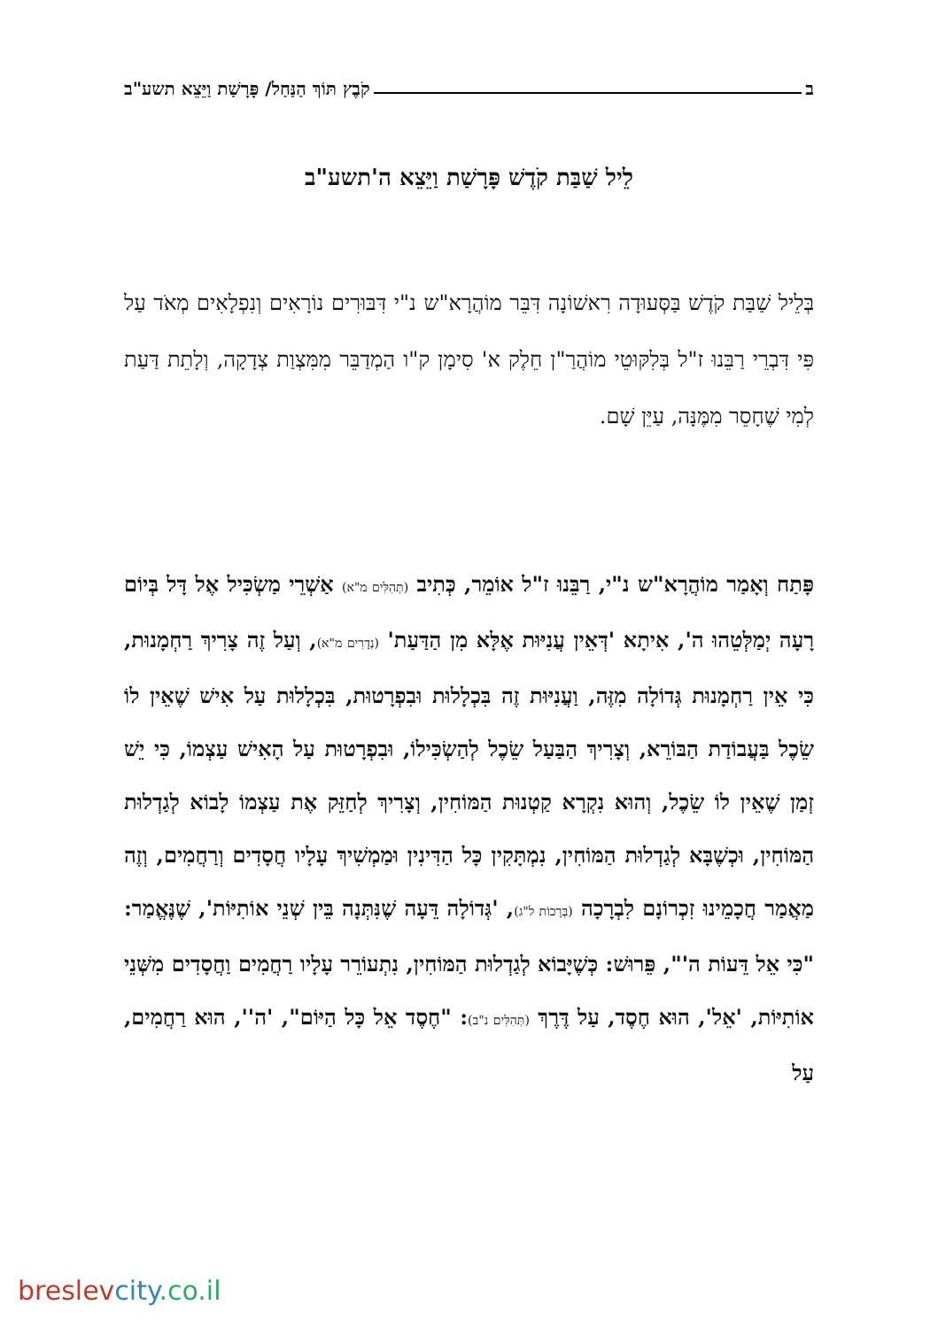ב קֹבֶץ תּוֹךְ הַנַּחַל/ פָּרָשַׁת וַיֵּצֵא תשע"ב
לֵיל שַׁבַּת קֹדֶשׁ פָּרָשַׁת וַיֵּצֵא ה'תשע"ב
בְּלֵיל שַׁבַּת קֹדֶשׁ בַּסְּעוּדָה רִאשׁוֹנָה דִּבֵּר מוֹהֲרָא"ש נ"י דִּבּוּרִים נוֹרָאִים וְנִפְלָאִים מְאֹד עַל פִּי דִּבְרֵי רַבֵּנוּ ז"ל בְּלִקּוּטֵי מוֹהֲרַ"ן חֵלֶק א' סִימָן ק"ו הַמְדַבֵּר מִמִּצְוַת צְדָקָה, וְלָתֵת דַּעַת לְמִי שֶׁחָסֵר מִמֶּנָּה, עַיֵּן שָׁם.
פָּתַח וְאָמַר מוֹהֲרָא"ש נ"י, רַבֵּנוּ ז"ל אוֹמֵר, כְּתִיב (תְּהִלִּים מ"א) אַשְׁרֵי מַשְׂכִּיל אֶל דָּל בְּיוֹם רָעָה יְמַלְּטֵהוּ ה', אִיתָא 'דְּאֵין עֲנִיּוּת אֶלָּא מִן הַדַּעַת' (נְדָרִים מ"א), וְעַל זֶה צָרִיךְ רַחְמָנוּת, כִּי אֵין רַחְמָנוּת גְּדוֹלָה מִזֶּה, וַעֲנִיּוּת זֶה בִּכְלָלוּת וּבִפְרָטוּת, בִּכְלָלוּת עַל אִישׁ שֶׁאֵין לוֹ שֵׂכֶל בַּעֲבוֹדַת הַבּוֹרֵא, וְצָרִיךְ הַבַּעַל שֵׂכֶל לְהַשְׂכִּילוֹ, וּבִפְרָטוּת עַל הָאִישׁ עַצְמוֹ, כִּי יֵשׁ זְמַן שֶׁאֵין לוֹ שֵׂכֶל, וְהוּא נִקְרָא קַטְנוּת הַמּוֹחִין, וְצָרִיךְ לְחַזֵּק אֶת עַצְמוֹ לָבוֹא לְגַדְלוּת הַמּוֹחִין, וּכְשֶׁבָּא לְגַדְלוּת הַמּוֹחִין, נִמְתָּקִין כָּל הַדִּינִין וּמַמְשִׁיךְ עָלָיו חֲסָדִים וְרַחֲמִים, וְזֶה מַאֲמַר חֲכָמֵינוּ זִכְרוֹנָם לִבְרָכָה (בְּרָכוֹת ל"ג), 'גְּדוֹלָה דֵּעָה שֶׁנִּתְּנָה בֵּין שְׁנֵי אוֹתִיּוֹת', שֶׁנֶּאֱמַר: "כִּי אֵל דֵּעוֹת ה'", פֵּרוּשׁ: כְּשֶׁיָּבוֹא לְגַדְלוּת הַמּוֹחִין, נִתְעוֹרֵר עָלָיו רַחֲמִים וַחֲסָדִים מִשְּׁנֵי אוֹתִיּוֹת, 'אֵל', הוּא חֶסֶד, עַל דֶּרֶךְ (תְּהִלִּים נ"ב): "חֶסֶד אֵל כָּל הַיּוֹם", 'ה'', הוּא רַחֲמִים, עַל
breslev city.co.il